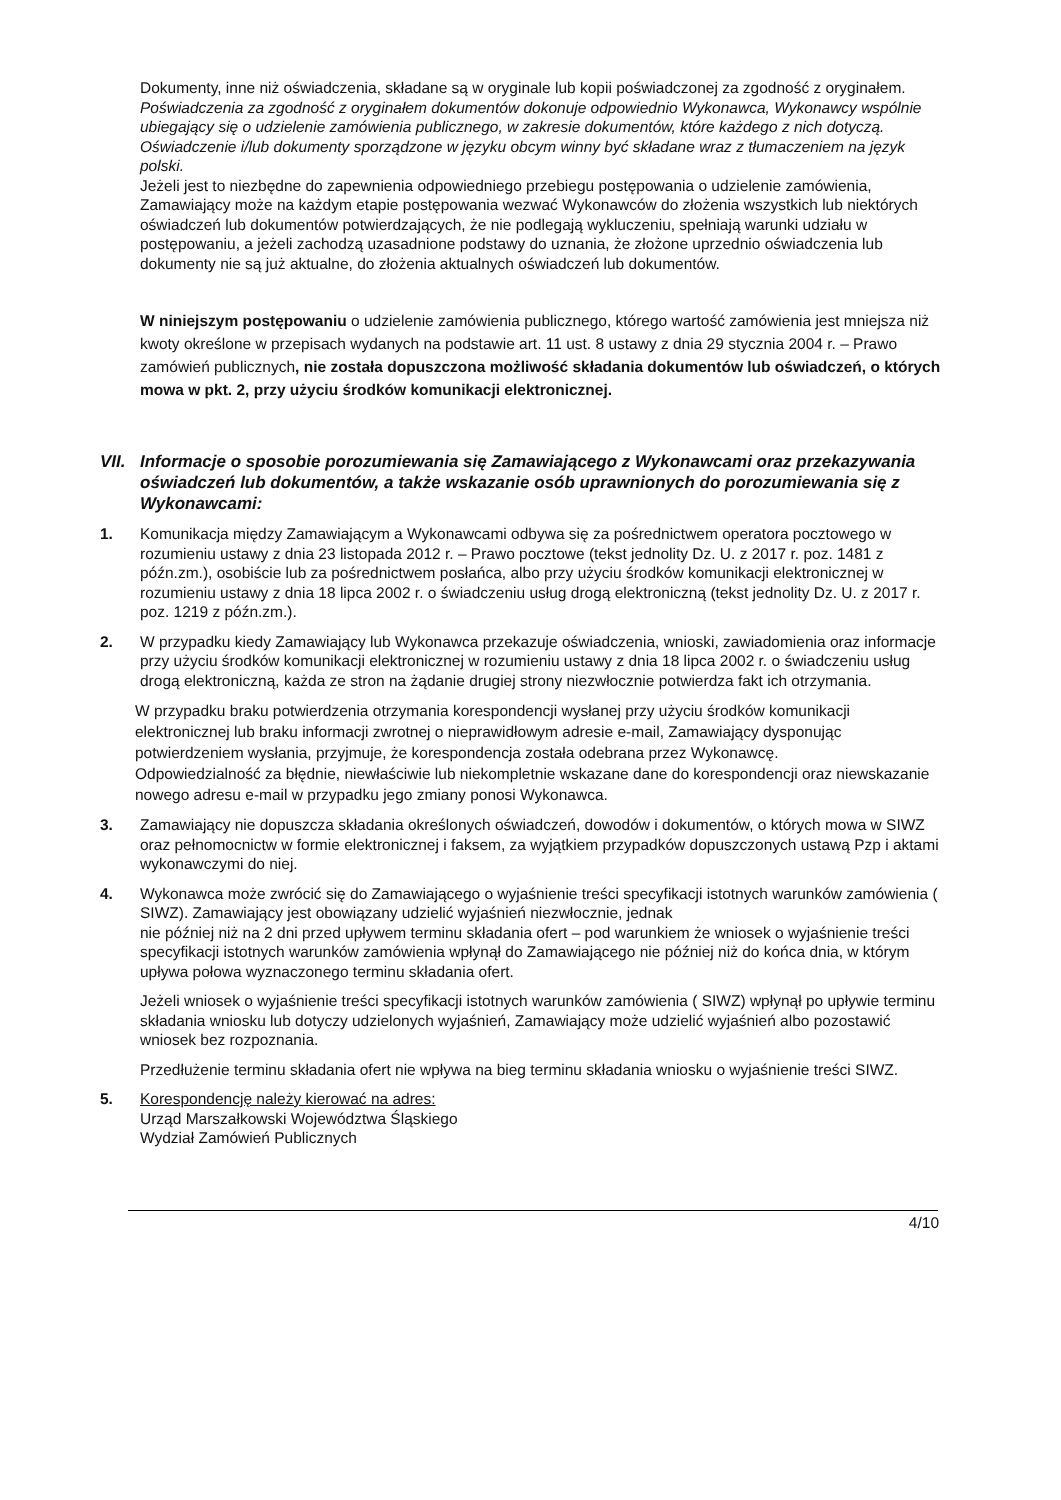Dokumenty, inne niż oświadczenia, składane są w oryginale lub kopii poświadczonej za zgodność z oryginałem.
Poświadczenia za zgodność z oryginałem dokumentów dokonuje odpowiednio Wykonawca, Wykonawcy wspólnie ubiegający się o udzielenie zamówienia publicznego, w zakresie dokumentów, które każdego z nich dotyczą.
Oświadczenie i/lub dokumenty sporządzone w języku obcym winny być składane wraz z tłumaczeniem na język polski.
Jeżeli jest to niezbędne do zapewnienia odpowiedniego przebiegu postępowania o udzielenie zamówienia, Zamawiający może na każdym etapie postępowania wezwać Wykonawców do złożenia wszystkich lub niektórych oświadczeń lub dokumentów potwierdzających, że nie podlegają wykluczeniu, spełniają warunki udziału w postępowaniu, a jeżeli zachodzą uzasadnione podstawy do uznania, że złożone uprzednio oświadczenia lub dokumenty nie są już aktualne, do złożenia aktualnych oświadczeń lub dokumentów.
W niniejszym postępowaniu o udzielenie zamówienia publicznego, którego wartość zamówienia jest mniejsza niż kwoty określone w przepisach wydanych na podstawie art. 11 ust. 8 ustawy z dnia 29 stycznia 2004 r. – Prawo zamówień publicznych, nie została dopuszczona możliwość składania dokumentów lub oświadczeń, o których mowa w pkt. 2, przy użyciu środków komunikacji elektronicznej.
VII. Informacje o sposobie porozumiewania się Zamawiającego z Wykonawcami oraz przekazywania oświadczeń lub dokumentów, a także wskazanie osób uprawnionych do porozumiewania się z Wykonawcami:
1. Komunikacja między Zamawiającym a Wykonawcami odbywa się za pośrednictwem operatora pocztowego w rozumieniu ustawy z dnia 23 listopada 2012 r. – Prawo pocztowe (tekst jednolity Dz. U. z 2017 r. poz. 1481 z późn.zm.), osobiście lub za pośrednictwem posłańca, albo przy użyciu środków komunikacji elektronicznej w rozumieniu ustawy z dnia 18 lipca 2002 r. o świadczeniu usług drogą elektroniczną (tekst jednolity Dz. U. z 2017 r. poz. 1219 z późn.zm.).
2. W przypadku kiedy Zamawiający lub Wykonawca przekazuje oświadczenia, wnioski, zawiadomienia oraz informacje przy użyciu środków komunikacji elektronicznej w rozumieniu ustawy z dnia 18 lipca 2002 r. o świadczeniu usług drogą elektroniczną, każda ze stron na żądanie drugiej strony niezwłocznie potwierdza fakt ich otrzymania.
W przypadku braku potwierdzenia otrzymania korespondencji wysłanej przy użyciu środków komunikacji elektronicznej lub braku informacji zwrotnej o nieprawidłowym adresie e-mail, Zamawiający dysponując potwierdzeniem wysłania, przyjmuje, że korespondencja została odebrana przez Wykonawcę.
Odpowiedzialność za błędnie, niewłaściwie lub niekompletnie wskazane dane do korespondencji oraz niewskazanie nowego adresu e-mail w przypadku jego zmiany ponosi Wykonawca.
3. Zamawiający nie dopuszcza składania określonych oświadczeń, dowodów i dokumentów, o których mowa w SIWZ oraz pełnomocnictw w formie elektronicznej i faksem, za wyjątkiem przypadków dopuszczonych ustawą Pzp i aktami wykonawczymi do niej.
4. Wykonawca może zwrócić się do Zamawiającego o wyjaśnienie treści specyfikacji istotnych warunków zamówienia ( SIWZ). Zamawiający jest obowiązany udzielić wyjaśnień niezwłocznie, jednak
nie później niż na 2 dni przed upływem terminu składania ofert – pod warunkiem że wniosek o wyjaśnienie treści specyfikacji istotnych warunków zamówienia wpłynął do Zamawiającego nie później niż do końca dnia, w którym upływa połowa wyznaczonego terminu składania ofert.
Jeżeli wniosek o wyjaśnienie treści specyfikacji istotnych warunków zamówienia ( SIWZ) wpłynął po upływie terminu składania wniosku lub dotyczy udzielonych wyjaśnień, Zamawiający może udzielić wyjaśnień albo pozostawić wniosek bez rozpoznania.
Przedłużenie terminu składania ofert nie wpływa na bieg terminu składania wniosku o wyjaśnienie treści SIWZ.
5. Korespondencję należy kierować na adres:
Urząd Marszałkowski Województwa Śląskiego
Wydział Zamówień Publicznych
4/10